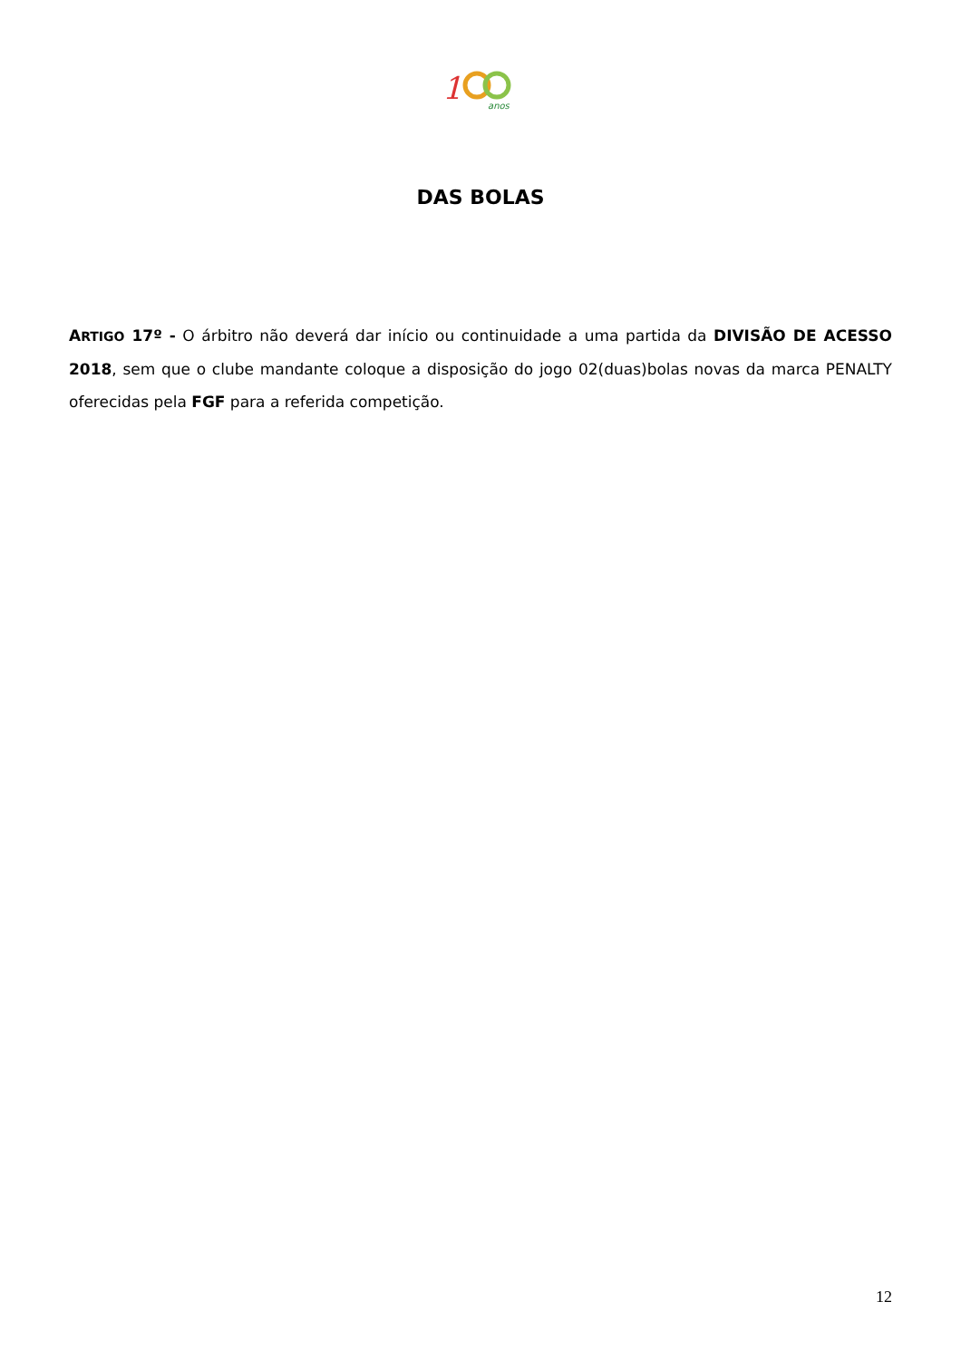1
anos
DAS BOLAS
ARTIGO 17º - O árbitro não deverá dar início ou continuidade a uma partida da DIVISÃO DE ACESSO 2018, sem que o clube mandante coloque a disposição do jogo 02(duas)bolas novas da marca PENALTY oferecidas pela FGF para a referida competição.
12